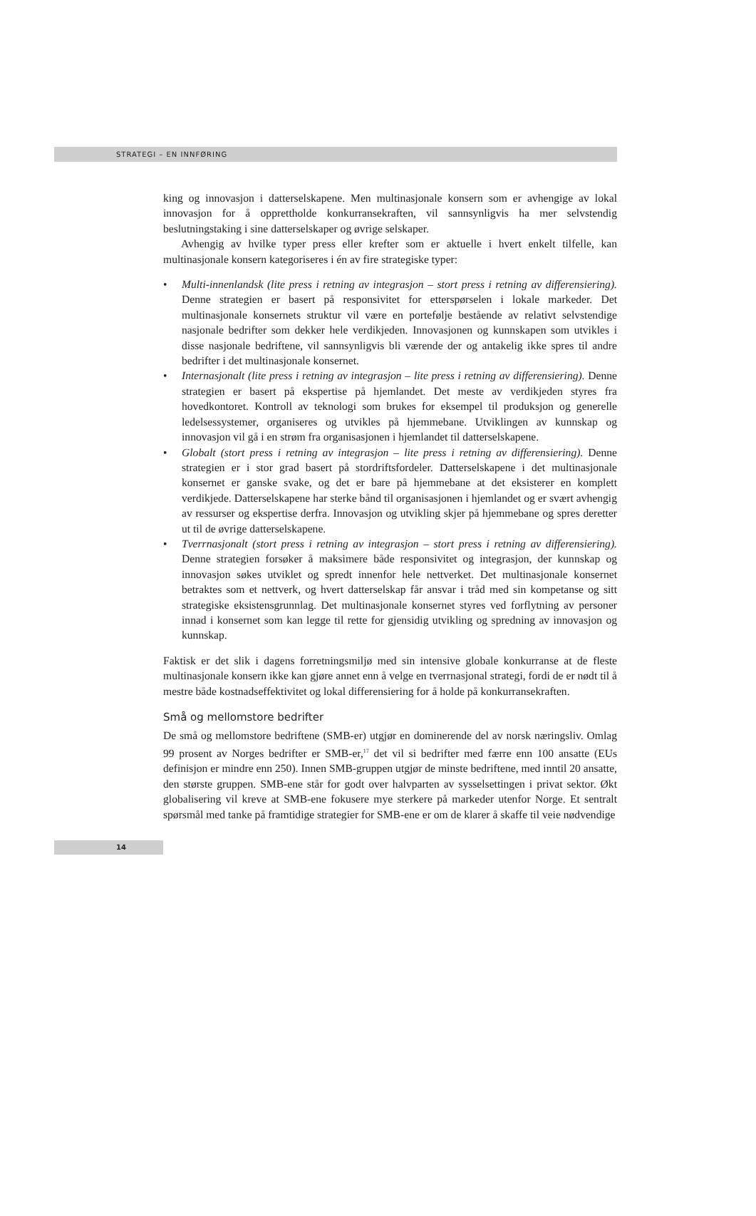STRATEGI – EN INNFØRING
king og innovasjon i datterselskapene. Men multinasjonale konsern som er avhengige av lokal innovasjon for å opprettholde konkurransekraften, vil sannsynligvis ha mer selvstendig beslutningstaking i sine datterselskaper og øvrige selskaper.
Avhengig av hvilke typer press eller krefter som er aktuelle i hvert enkelt tilfelle, kan multinasjonale konsern kategoriseres i én av fire strategiske typer:
• Multi-innenlandsk (lite press i retning av integrasjon – stort press i retning av differensiering). Denne strategien er basert på responsivitet for etterspørselen i lokale markeder. Det multinasjonale konsernets struktur vil være en portefølje bestående av relativt selvstendige nasjonale bedrifter som dekker hele verdikjeden. Innovasjonen og kunnskapen som utvikles i disse nasjonale bedriftene, vil sannsynligvis bli værende der og antakelig ikke spres til andre bedrifter i det multinasjonale konsernet.
• Internasjonalt (lite press i retning av integrasjon – lite press i retning av differensiering). Denne strategien er basert på ekspertise på hjemlandet. Det meste av verdikjeden styres fra hovedkontoret. Kontroll av teknologi som brukes for eksempel til produksjon og generelle ledelsessystemer, organiseres og utvikles på hjemmebane. Utviklingen av kunnskap og innovasjon vil gå i en strøm fra organisasjonen i hjemlandet til datterselskapene.
• Globalt (stort press i retning av integrasjon – lite press i retning av differensiering). Denne strategien er i stor grad basert på stordriftsfordeler. Datterselskapene i det multinasjonale konsernet er ganske svake, og det er bare på hjemmebane at det eksisterer en komplett verdikjede. Datterselskapene har sterke bånd til organisasjonen i hjemlandet og er svært avhengig av ressurser og ekspertise derfra. Innovasjon og utvikling skjer på hjemmebane og spres deretter ut til de øvrige datterselskapene.
• Tverrnasjonalt (stort press i retning av integrasjon – stort press i retning av differensiering). Denne strategien forsøker å maksimere både responsivitet og integrasjon, der kunnskap og innovasjon søkes utviklet og spredt innenfor hele nettverket. Det multinasjonale konsernet betraktes som et nettverk, og hvert datterselskap får ansvar i tråd med sin kompetanse og sitt strategiske eksistensgrunnlag. Det multinasjonale konsernet styres ved forflytning av personer innad i konsernet som kan legge til rette for gjensidig utvikling og spredning av innovasjon og kunnskap.
Faktisk er det slik i dagens forretningsmiljø med sin intensive globale konkurranse at de fleste multinasjonale konsern ikke kan gjøre annet enn å velge en tverrnasjonal strategi, fordi de er nødt til å mestre både kostnadseffektivitet og lokal differensiering for å holde på konkurransekraften.
Små og mellomstore bedrifter
De små og mellomstore bedriftene (SMB-er) utgjør en dominerende del av norsk næringsliv. Omlag 99 prosent av Norges bedrifter er SMB-er,<sup>17</sup> det vil si bedrifter med færre enn 100 ansatte (EUs definisjon er mindre enn 250). Innen SMB-gruppen utgjør de minste bedriftene, med inntil 20 ansatte, den største gruppen. SMB-ene står for godt over halvparten av sysselsettingen i privat sektor. Økt globalisering vil kreve at SMB-ene fokusere mye sterkere på markeder utenfor Norge. Et sentralt spørsmål med tanke på framtidige strategier for SMB-ene er om de klarer å skaffe til veie nødvendige
14